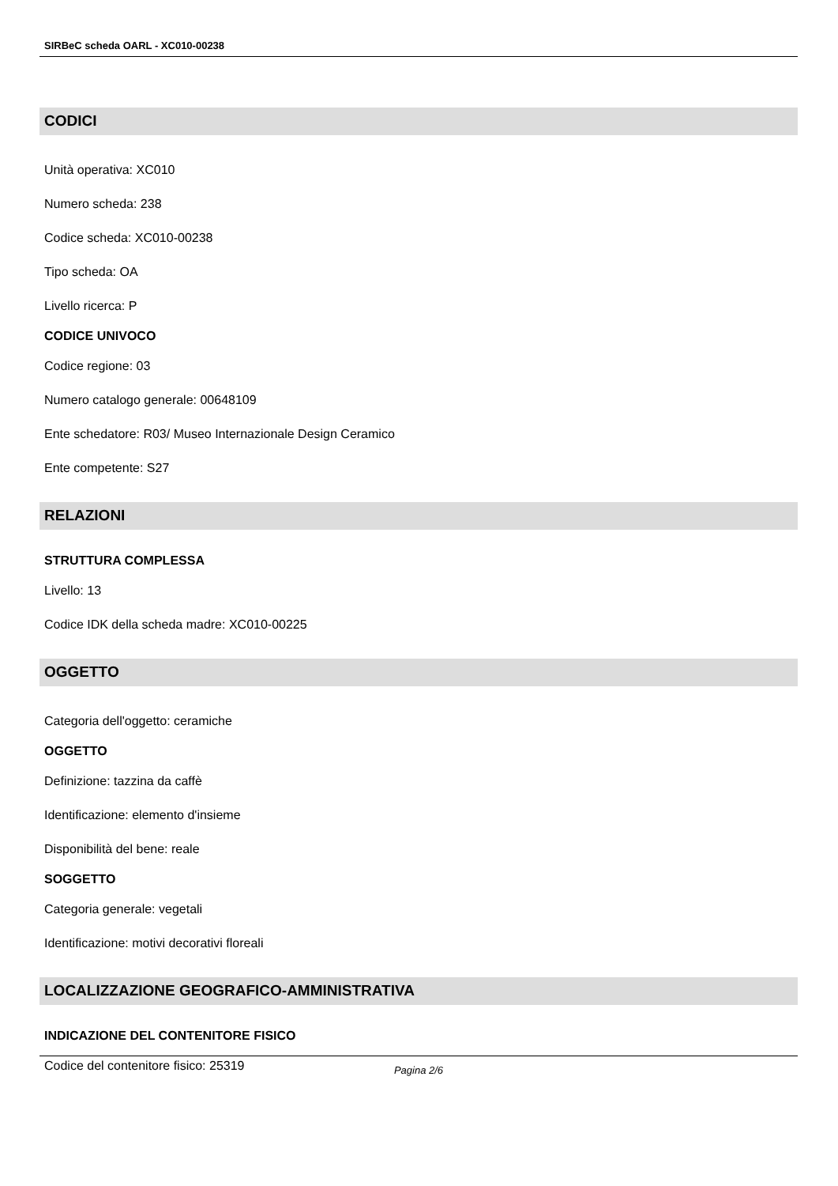SIRBeC scheda OARL - XC010-00238
CODICI
Unità operativa: XC010
Numero scheda: 238
Codice scheda: XC010-00238
Tipo scheda: OA
Livello ricerca: P
CODICE UNIVOCO
Codice regione: 03
Numero catalogo generale: 00648109
Ente schedatore: R03/ Museo Internazionale Design Ceramico
Ente competente: S27
RELAZIONI
STRUTTURA COMPLESSA
Livello: 13
Codice IDK della scheda madre: XC010-00225
OGGETTO
Categoria dell'oggetto: ceramiche
OGGETTO
Definizione: tazzina da caffè
Identificazione: elemento d'insieme
Disponibilità del bene: reale
SOGGETTO
Categoria generale: vegetali
Identificazione: motivi decorativi floreali
LOCALIZZAZIONE GEOGRAFICO-AMMINISTRATIVA
INDICAZIONE DEL CONTENITORE FISICO
Codice del contenitore fisico: 25319
Pagina 2/6